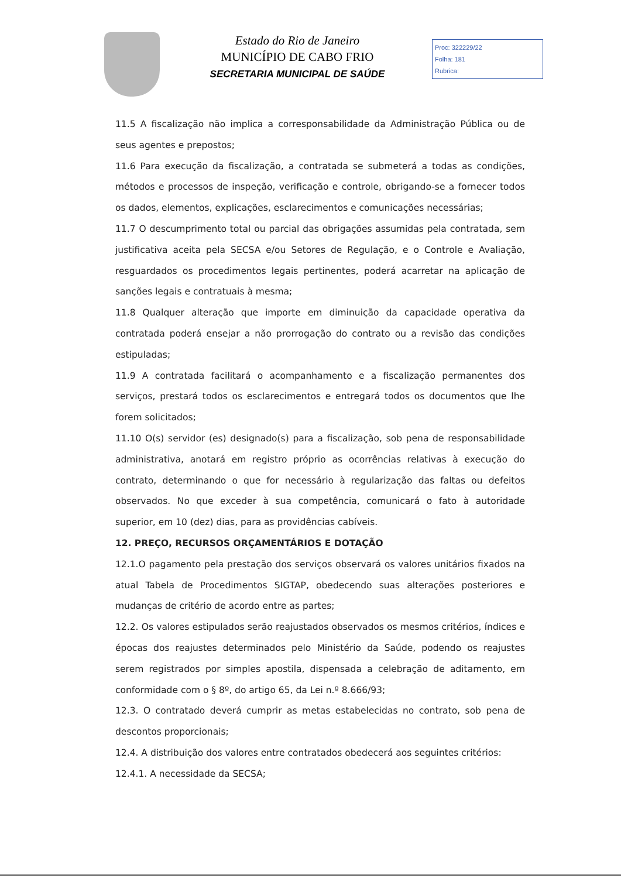Estado do Rio de Janeiro
MUNICÍPIO DE CABO FRIO
SECRETARIA MUNICIPAL DE SAÚDE
Proc: 322229/22
Folha: 181
Rubrica:
11.5 A fiscalização não implica a corresponsabilidade da Administração Pública ou de seus agentes e prepostos;
11.6 Para execução da fiscalização, a contratada se submeterá a todas as condições, métodos e processos de inspeção, verificação e controle, obrigando-se a fornecer todos os dados, elementos, explicações, esclarecimentos e comunicações necessárias;
11.7 O descumprimento total ou parcial das obrigações assumidas pela contratada, sem justificativa aceita pela SECSA e/ou Setores de Regulação, e o Controle e Avaliação, resguardados os procedimentos legais pertinentes, poderá acarretar na aplicação de sanções legais e contratuais à mesma;
11.8 Qualquer alteração que importe em diminuição da capacidade operativa da contratada poderá ensejar a não prorrogação do contrato ou a revisão das condições estipuladas;
11.9 A contratada facilitará o acompanhamento e a fiscalização permanentes dos serviços, prestará todos os esclarecimentos e entregará todos os documentos que lhe forem solicitados;
11.10 O(s) servidor (es) designado(s) para a fiscalização, sob pena de responsabilidade administrativa, anotará em registro próprio as ocorrências relativas à execução do contrato, determinando o que for necessário à regularização das faltas ou defeitos observados. No que exceder à sua competência, comunicará o fato à autoridade superior, em 10 (dez) dias, para as providências cabíveis.
12. PREÇO, RECURSOS ORÇAMENTÁRIOS E DOTAÇÃO
12.1.O pagamento pela prestação dos serviços observará os valores unitários fixados na atual Tabela de Procedimentos SIGTAP, obedecendo suas alterações posteriores e mudanças de critério de acordo entre as partes;
12.2. Os valores estipulados serão reajustados observados os mesmos critérios, índices e épocas dos reajustes determinados pelo Ministério da Saúde, podendo os reajustes serem registrados por simples apostila, dispensada a celebração de aditamento, em conformidade com o § 8º, do artigo 65, da Lei n.º 8.666/93;
12.3. O contratado deverá cumprir as metas estabelecidas no contrato, sob pena de descontos proporcionais;
12.4. A distribuição dos valores entre contratados obedecerá aos seguintes critérios:
12.4.1. A necessidade da SECSA;